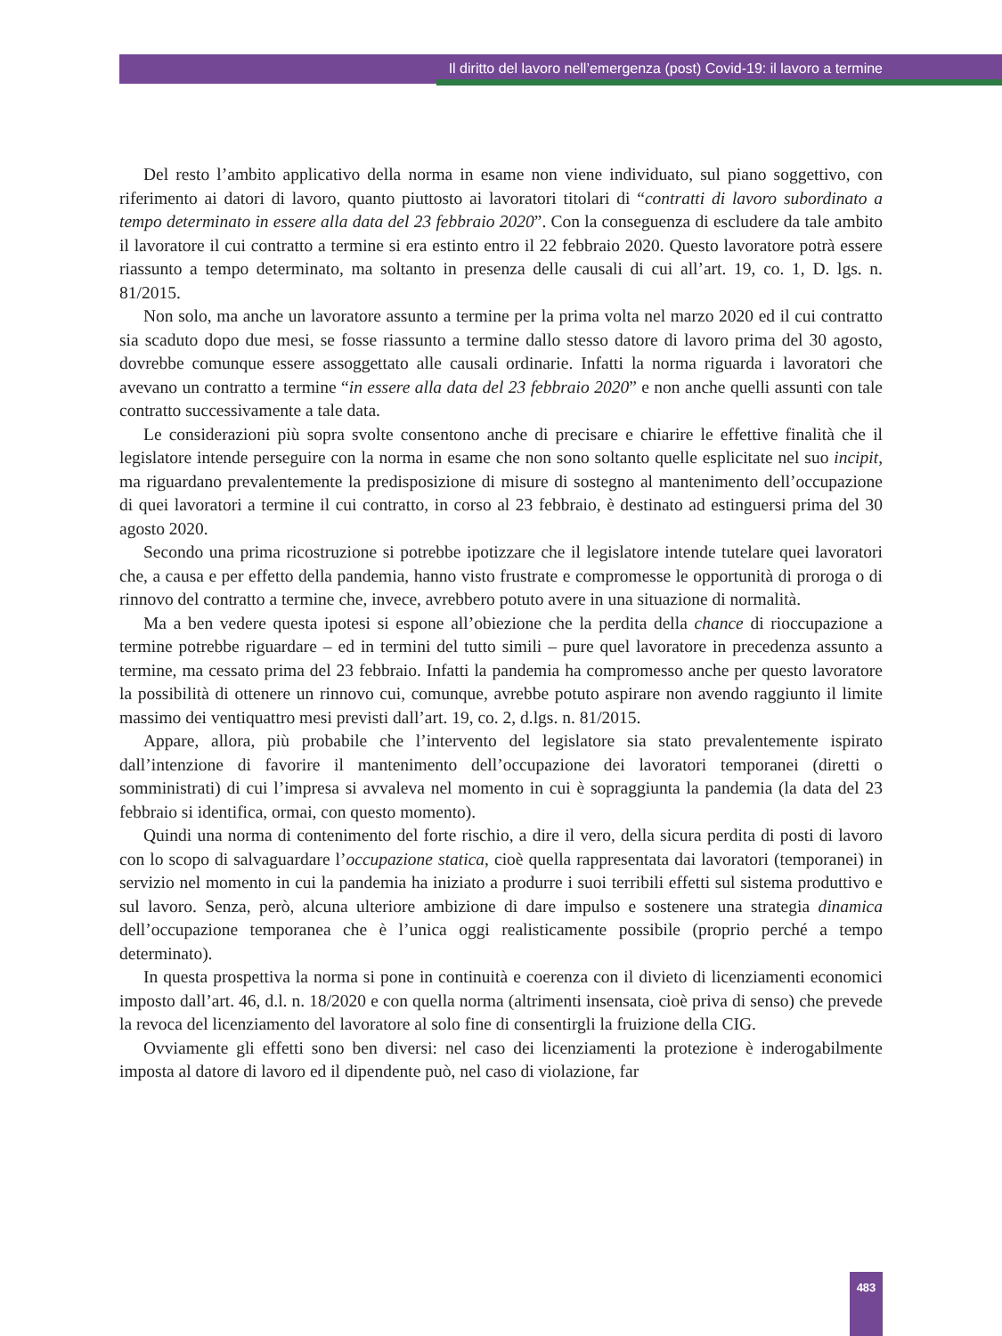Il diritto del lavoro nell’emergenza (post) Covid-19: il lavoro a termine
Del resto l’ambito applicativo della norma in esame non viene individuato, sul piano soggettivo, con riferimento ai datori di lavoro, quanto piuttosto ai lavoratori titolari di “contratti di lavoro subordinato a tempo determinato in essere alla data del 23 febbraio 2020”. Con la conseguenza di escludere da tale ambito il lavoratore il cui contratto a termine si era estinto entro il 22 febbraio 2020. Questo lavoratore potrà essere riassunto a tempo determinato, ma soltanto in presenza delle causali di cui all’art. 19, co. 1, D. lgs. n. 81/2015.
Non solo, ma anche un lavoratore assunto a termine per la prima volta nel marzo 2020 ed il cui contratto sia scaduto dopo due mesi, se fosse riassunto a termine dallo stesso datore di lavoro prima del 30 agosto, dovrebbe comunque essere assoggettato alle causali ordinarie. Infatti la norma riguarda i lavoratori che avevano un contratto a termine “in essere alla data del 23 febbraio 2020” e non anche quelli assunti con tale contratto successivamente a tale data.
Le considerazioni più sopra svolte consentono anche di precisare e chiarire le effettive finalità che il legislatore intende perseguire con la norma in esame che non sono soltanto quelle esplicitate nel suo incipit, ma riguardano prevalentemente la predisposizione di misure di sostegno al mantenimento dell’occupazione di quei lavoratori a termine il cui contratto, in corso al 23 febbraio, è destinato ad estinguersi prima del 30 agosto 2020.
Secondo una prima ricostruzione si potrebbe ipotizzare che il legislatore intende tutelare quei lavoratori che, a causa e per effetto della pandemia, hanno visto frustrate e compromesse le opportunità di proroga o di rinnovo del contratto a termine che, invece, avrebbero potuto avere in una situazione di normalità.
Ma a ben vedere questa ipotesi si espone all’obiezione che la perdita della chance di rioccupazione a termine potrebbe riguardare – ed in termini del tutto simili – pure quel lavoratore in precedenza assunto a termine, ma cessato prima del 23 febbraio. Infatti la pandemia ha compromesso anche per questo lavoratore la possibilità di ottenere un rinnovo cui, comunque, avrebbe potuto aspirare non avendo raggiunto il limite massimo dei ventiquattro mesi previsti dall’art. 19, co. 2, d.lgs. n. 81/2015.
Appare, allora, più probabile che l’intervento del legislatore sia stato prevalentemente ispirato dall’intenzione di favorire il mantenimento dell’occupazione dei lavoratori temporanei (diretti o somministrati) di cui l’impresa si avvaleva nel momento in cui è sopraggiunta la pandemia (la data del 23 febbraio si identifica, ormai, con questo momento).
Quindi una norma di contenimento del forte rischio, a dire il vero, della sicura perdita di posti di lavoro con lo scopo di salvaguardare l’occupazione statica, cioè quella rappresentata dai lavoratori (temporanei) in servizio nel momento in cui la pandemia ha iniziato a produrre i suoi terribili effetti sul sistema produttivo e sul lavoro. Senza, però, alcuna ulteriore ambizione di dare impulso e sostenere una strategia dinamica dell’occupazione temporanea che è l’unica oggi realisticamente possibile (proprio perché a tempo determinato).
In questa prospettiva la norma si pone in continuità e coerenza con il divieto di licenziamenti economici imposto dall’art. 46, d.l. n. 18/2020 e con quella norma (altrimenti insensata, cioè priva di senso) che prevede la revoca del licenziamento del lavoratore al solo fine di consentirgli la fruizione della CIG.
Ovviamente gli effetti sono ben diversi: nel caso dei licenziamenti la protezione è inderogabilmente imposta al datore di lavoro ed il dipendente può, nel caso di violazione, far
483